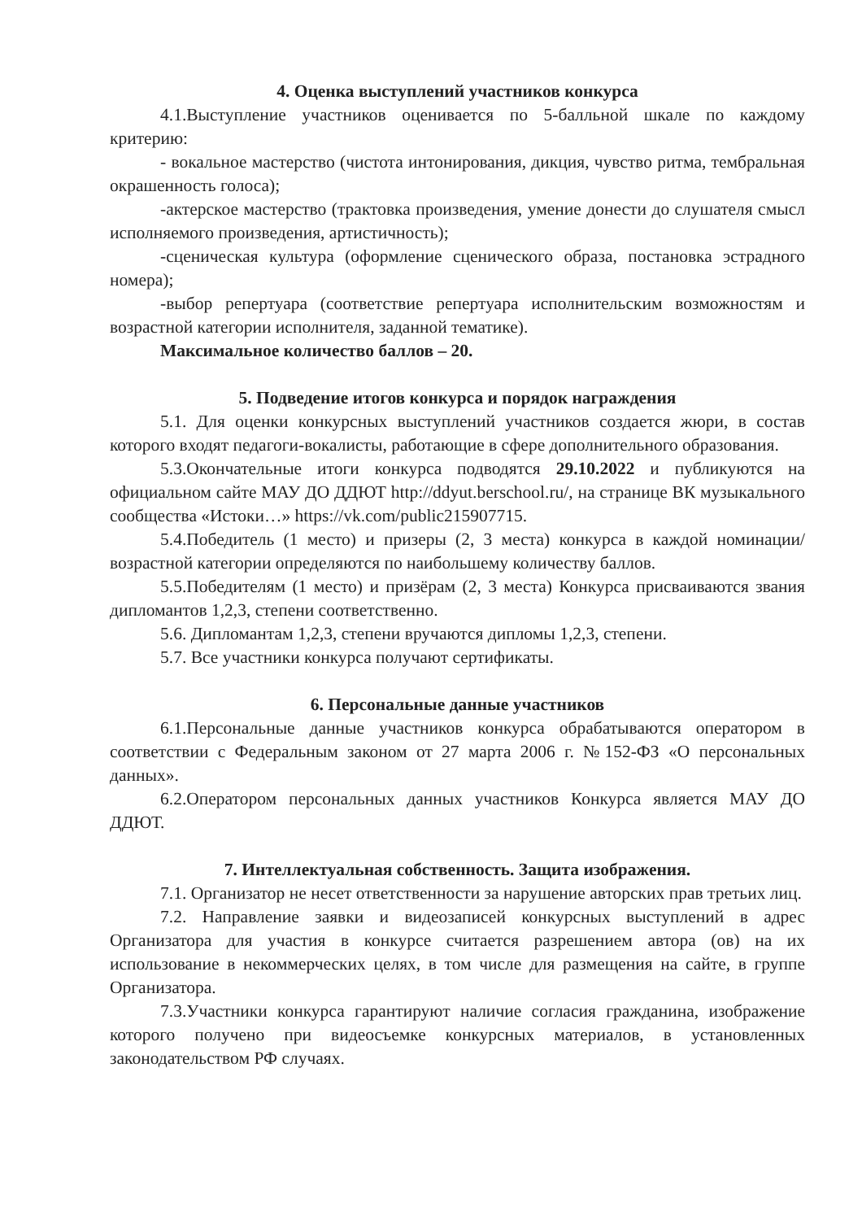4. Оценка выступлений участников конкурса
4.1.Выступление участников оценивается по 5-балльной шкале по каждому критерию:
- вокальное мастерство (чистота интонирования, дикция, чувство ритма, тембральная окрашенность голоса);
-актерское мастерство (трактовка произведения, умение донести до слушателя смысл исполняемого произведения, артистичность);
-сценическая культура (оформление сценического образа, постановка эстрадного номера);
-выбор репертуара (соответствие репертуара исполнительским возможностям и возрастной категории исполнителя, заданной тематике).
Максимальное количество баллов – 20.
5. Подведение итогов конкурса и порядок награждения
5.1. Для оценки конкурсных выступлений участников создается жюри, в состав которого входят педагоги-вокалисты, работающие в сфере дополнительного образования.
5.3.Окончательные итоги конкурса подводятся 29.10.2022 и публикуются на официальном сайте МАУ ДО ДДЮТ http://ddyut.berschool.ru/, на странице ВК музыкального сообщества «Истоки…» https://vk.com/public215907715.
5.4.Победитель (1 место) и призеры (2, 3 места) конкурса в каждой номинации/ возрастной категории определяются по наибольшему количеству баллов.
5.5.Победителям (1 место) и призёрам (2, 3 места) Конкурса присваиваются звания дипломантов 1,2,3, степени соответственно.
5.6. Дипломантам 1,2,3, степени вручаются дипломы 1,2,3, степени.
5.7. Все участники конкурса получают сертификаты.
6. Персональные данные участников
6.1.Персональные данные участников конкурса обрабатываются оператором в соответствии с Федеральным законом от 27 марта 2006 г. №152-ФЗ «О персональных данных».
6.2.Оператором персональных данных участников Конкурса является МАУ ДО ДДЮТ.
7. Интеллектуальная собственность. Защита изображения.
7.1. Организатор не несет ответственности за нарушение авторских прав третьих лиц.
7.2. Направление заявки и видеозаписей конкурсных выступлений в адрес Организатора для участия в конкурсе считается разрешением автора (ов) на их использование в некоммерческих целях, в том числе для размещения на сайте, в группе Организатора.
7.3.Участники конкурса гарантируют наличие согласия гражданина, изображение которого получено при видеосъемке конкурсных материалов, в установленных законодательством РФ случаях.